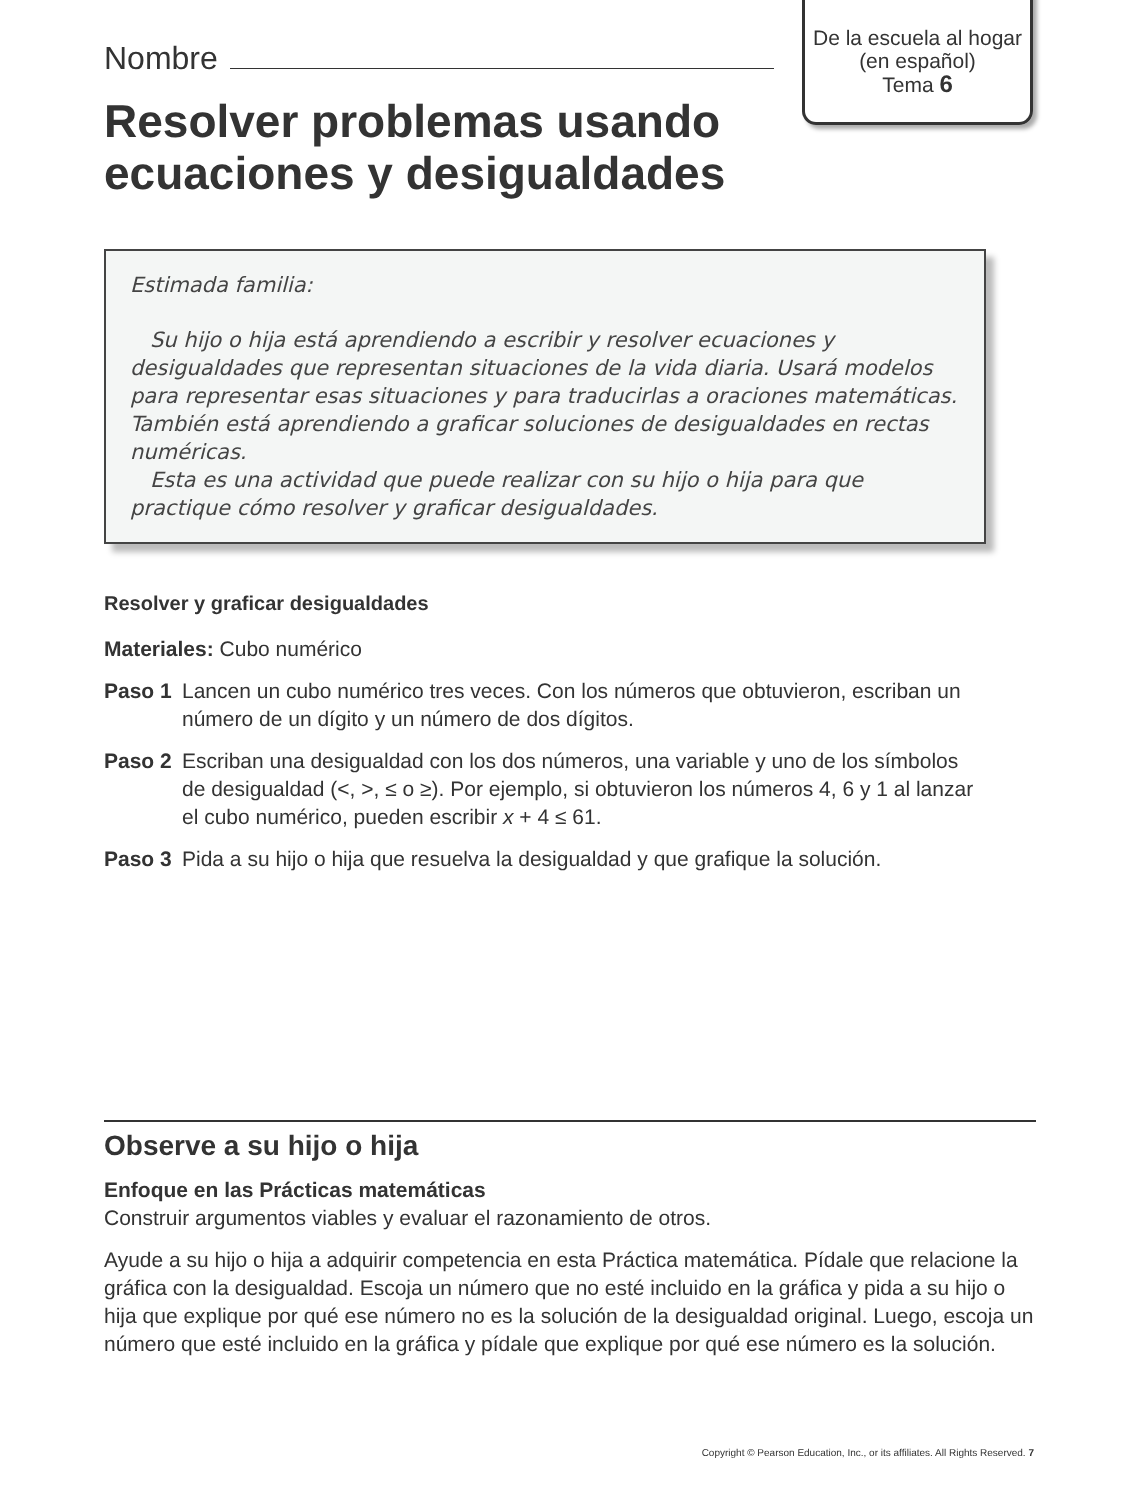De la escuela al hogar
(en español)
Tema 6
Nombre
Resolver problemas usando
ecuaciones y desigualdades
Estimada familia:
Su hijo o hija está aprendiendo a escribir y resolver ecuaciones y desigualdades que representan situaciones de la vida diaria. Usará modelos para representar esas situaciones y para traducirlas a oraciones matemáticas. También está aprendiendo a graficar soluciones de desigualdades en rectas numéricas.
Esta es una actividad que puede realizar con su hijo o hija para que practique cómo resolver y graficar desigualdades.
Resolver y graficar desigualdades
Materiales: Cubo numérico
Paso 1 Lancen un cubo numérico tres veces. Con los números que obtuvieron, escriban un número de un dígito y un número de dos dígitos.
Paso 2 Escriban una desigualdad con los dos números, una variable y uno de los símbolos de desigualdad (<, >, ≤ o ≥). Por ejemplo, si obtuvieron los números 4, 6 y 1 al lanzar el cubo numérico, pueden escribir x + 4 ≤ 61.
Paso 3 Pida a su hijo o hija que resuelva la desigualdad y que grafique la solución.
Observe a su hijo o hija
Enfoque en las Prácticas matemáticas
Construir argumentos viables y evaluar el razonamiento de otros.
Ayude a su hijo o hija a adquirir competencia en esta Práctica matemática. Pídale que relacione la gráfica con la desigualdad. Escoja un número que no esté incluido en la gráfica y pida a su hijo o hija que explique por qué ese número no es la solución de la desigualdad original. Luego, escoja un número que esté incluido en la gráfica y pídale que explique por qué ese número es la solución.
Copyright © Pearson Education, Inc., or its affiliates. All Rights Reserved. 7